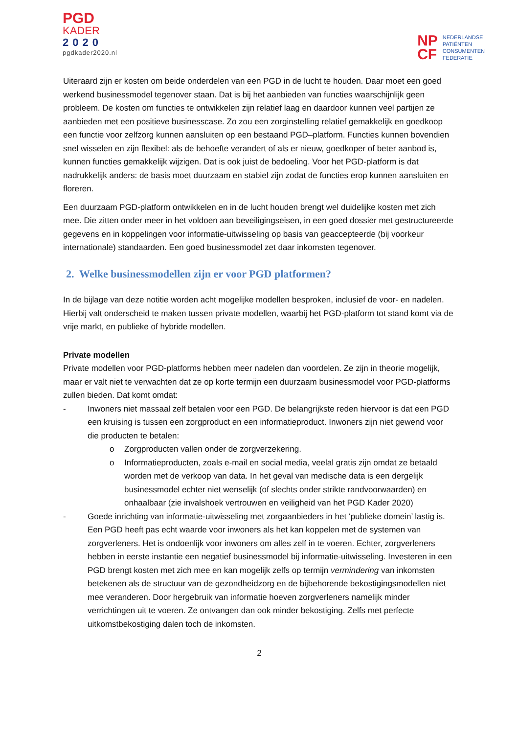PGD
KADER
2020
pgdkader2020.nl
NP
CF
NEDERLANDSE
PATIËNTEN
CONSUMENTEN
FEDERATIE
Uiteraard zijn er kosten om beide onderdelen van een PGD in de lucht te houden. Daar moet een goed werkend businessmodel tegenover staan. Dat is bij het aanbieden van functies waarschijnlijk geen probleem. De kosten om functies te ontwikkelen zijn relatief laag en daardoor kunnen veel partijen ze aanbieden met een positieve businesscase. Zo zou een zorginstelling relatief gemakkelijk en goedkoop een functie voor zelfzorg kunnen aansluiten op een bestaand PGD–platform. Functies kunnen bovendien snel wisselen en zijn flexibel: als de behoefte verandert of als er nieuw, goedkoper of beter aanbod is, kunnen functies gemakkelijk wijzigen. Dat is ook juist de bedoeling. Voor het PGD-platform is dat nadrukkelijk anders: de basis moet duurzaam en stabiel zijn zodat de functies erop kunnen aansluiten en floreren.
Een duurzaam PGD-platform ontwikkelen en in de lucht houden brengt wel duidelijke kosten met zich mee. Die zitten onder meer in het voldoen aan beveiligingseisen, in een goed dossier met gestructureerde gegevens en in koppelingen voor informatie-uitwisseling op basis van geaccepteerde (bij voorkeur internationale) standaarden. Een goed businessmodel zet daar inkomsten tegenover.
2. Welke businessmodellen zijn er voor PGD platformen?
In de bijlage van deze notitie worden acht mogelijke modellen besproken, inclusief de voor- en nadelen. Hierbij valt onderscheid te maken tussen private modellen, waarbij het PGD-platform tot stand komt via de vrije markt, en publieke of hybride modellen.
Private modellen
Private modellen voor PGD-platforms hebben meer nadelen dan voordelen. Ze zijn in theorie mogelijk, maar er valt niet te verwachten dat ze op korte termijn een duurzaam businessmodel voor PGD-platforms zullen bieden. Dat komt omdat:
- Inwoners niet massaal zelf betalen voor een PGD. De belangrijkste reden hiervoor is dat een PGD een kruising is tussen een zorgproduct en een informatieproduct. Inwoners zijn niet gewend voor die producten te betalen:
o Zorgproducten vallen onder de zorgverzekering.
o Informatieproducten, zoals e-mail en social media, veelal gratis zijn omdat ze betaald worden met de verkoop van data. In het geval van medische data is een dergelijk businessmodel echter niet wenselijk (of slechts onder strikte randvoorwaarden) en onhaalbaar (zie invalshoek vertrouwen en veiligheid van het PGD Kader 2020)
- Goede inrichting van informatie-uitwisseling met zorgaanbieders in het ‘publieke domein’ lastig is. Een PGD heeft pas echt waarde voor inwoners als het kan koppelen met de systemen van zorgverleners. Het is ondoenlijk voor inwoners om alles zelf in te voeren. Echter, zorgverleners hebben in eerste instantie een negatief businessmodel bij informatie-uitwisseling. Investeren in een PGD brengt kosten met zich mee en kan mogelijk zelfs op termijn vermindering van inkomsten betekenen als de structuur van de gezondheidzorg en de bijbehorende bekostigingsmodellen niet mee veranderen. Door hergebruik van informatie hoeven zorgverleners namelijk minder verrichtingen uit te voeren. Ze ontvangen dan ook minder bekostiging. Zelfs met perfecte uitkomstbekostiging dalen toch de inkomsten.
2